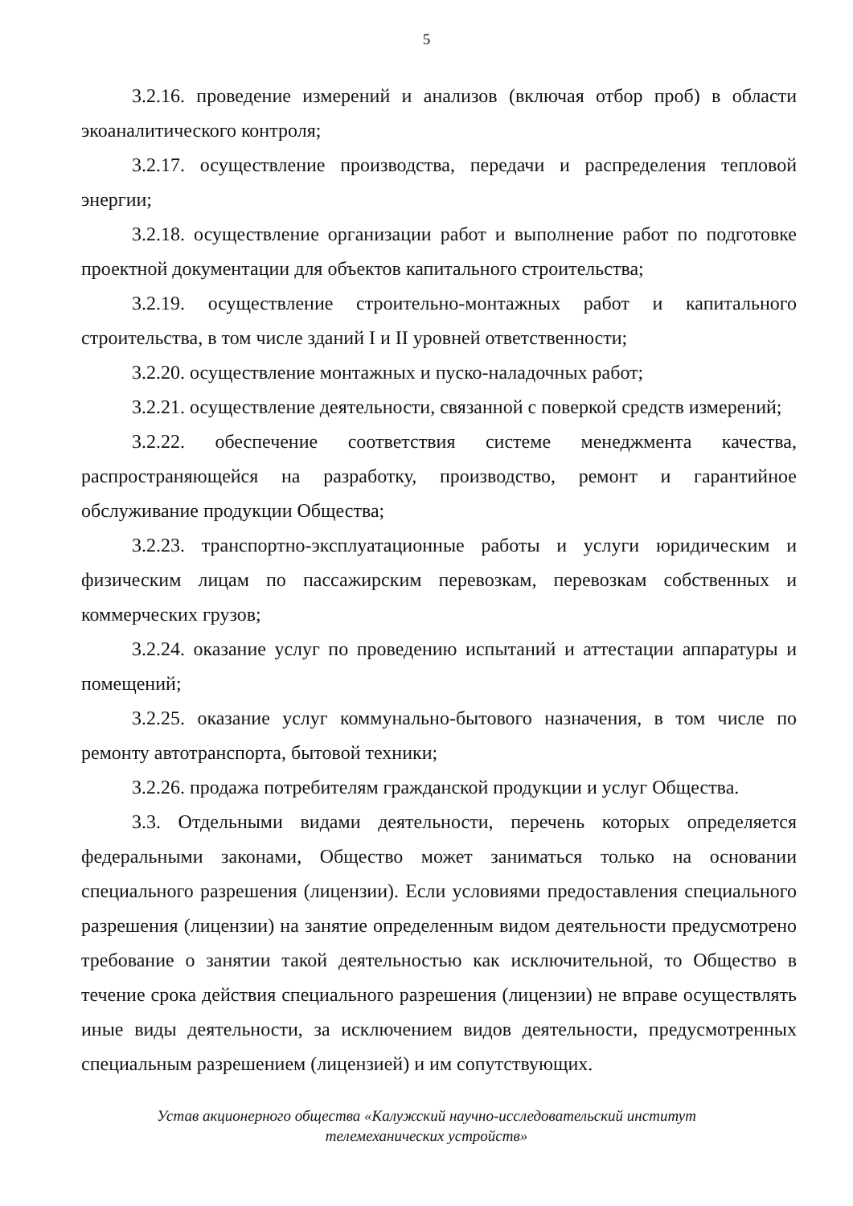5
3.2.16. проведение измерений и анализов (включая отбор проб) в области экоаналитического контроля;
3.2.17. осуществление производства, передачи и распределения тепловой энергии;
3.2.18. осуществление организации работ и выполнение работ по подготовке проектной документации для объектов капитального строительства;
3.2.19. осуществление строительно-монтажных работ и капитального строительства, в том числе зданий I и II уровней ответственности;
3.2.20. осуществление монтажных и пуско-наладочных работ;
3.2.21. осуществление деятельности, связанной с поверкой средств измерений;
3.2.22. обеспечение соответствия системе менеджмента качества, распространяющейся на разработку, производство, ремонт и гарантийное обслуживание продукции Общества;
3.2.23. транспортно-эксплуатационные работы и услуги юридическим и физическим лицам по пассажирским перевозкам, перевозкам собственных и коммерческих грузов;
3.2.24. оказание услуг по проведению испытаний и аттестации аппаратуры и помещений;
3.2.25. оказание услуг коммунально-бытового назначения, в том числе по ремонту автотранспорта, бытовой техники;
3.2.26. продажа потребителям гражданской продукции и услуг Общества.
3.3. Отдельными видами деятельности, перечень которых определяется федеральными законами, Общество может заниматься только на основании специального разрешения (лицензии). Если условиями предоставления специального разрешения (лицензии) на занятие определенным видом деятельности предусмотрено требование о занятии такой деятельностью как исключительной, то Общество в течение срока действия специального разрешения (лицензии) не вправе осуществлять иные виды деятельности, за исключением видов деятельности, предусмотренных специальным разрешением (лицензией) и им сопутствующих.
Устав акционерного общества «Калужский научно-исследовательский институт
телемеханических устройств»